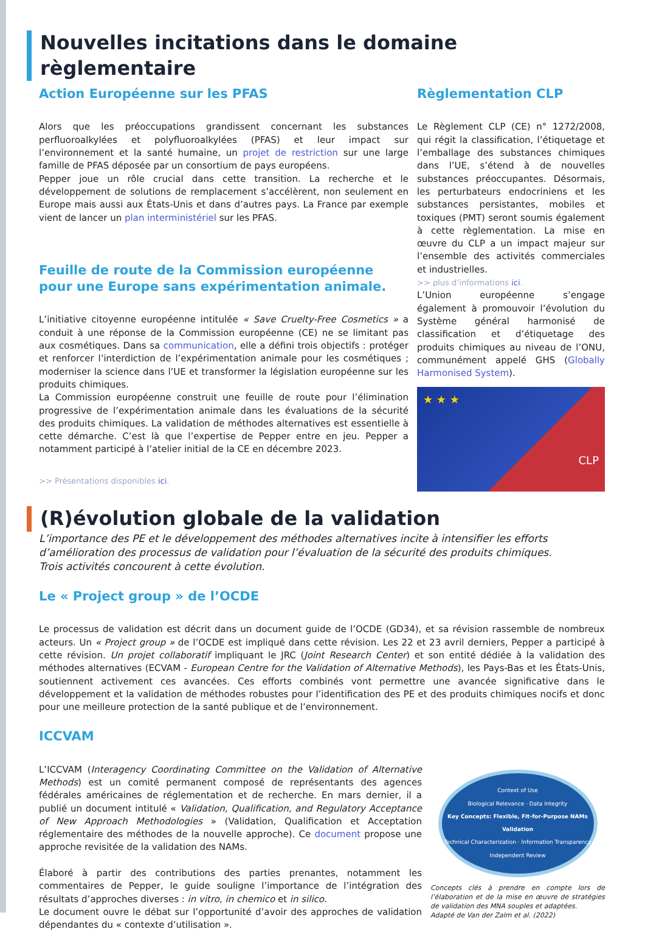Nouvelles incitations dans le domaine règlementaire
Action Européenne sur les PFAS
Alors que les préoccupations grandissent concernant les substances perfluoroalkylées et polyfluoroalkylées (PFAS) et leur impact sur l’environnement et la santé humaine, un projet de restriction sur une large famille de PFAS déposée par un consortium de pays européens.
Pepper joue un rôle crucial dans cette transition. La recherche et le développement de solutions de remplacement s’accélèrent, non seulement en Europe mais aussi aux États-Unis et dans d’autres pays. La France par exemple vient de lancer un plan interministériel sur les PFAS.
Feuille de route de la Commission européenne pour une Europe sans expérimentation animale.
L’initiative citoyenne européenne intitulée « Save Cruelty-Free Cosmetics » a conduit à une réponse de la Commission européenne (CE) ne se limitant pas aux cosmétiques. Dans sa communication, elle a défini trois objectifs : protéger et renforcer l’interdiction de l’expérimentation animale pour les cosmétiques ; moderniser la science dans l’UE et transformer la législation européenne sur les produits chimiques.
La Commission européenne construit une feuille de route pour l’élimination progressive de l’expérimentation animale dans les évaluations de la sécurité des produits chimiques. La validation de méthodes alternatives est essentielle à cette démarche. C’est là que l’expertise de Pepper entre en jeu. Pepper a notamment participé à l’atelier initial de la CE en décembre 2023.
>> Présentations disponibles ici.
Règlementation CLP
Le Règlement CLP (CE) n° 1272/2008, qui régit la classification, l’étiquetage et l’emballage des substances chimiques dans l’UE, s’étend à de nouvelles substances préoccupantes. Désormais, les perturbateurs endocriniens et les substances persistantes, mobiles et toxiques (PMT) seront soumis également à cette règlementation. La mise en œuvre du CLP a un impact majeur sur l’ensemble des activités commerciales et industrielles.
>> plus d’informations ici.
L’Union européenne s’engage également à promouvoir l’évolution du Système général harmonisé de classification et d’étiquetage des produits chimiques au niveau de l’ONU, communément appelé GHS (Globally Harmonised System).
★ ★ ★ CLP
(R)évolution globale de la validation
L’importance des PE et le développement des méthodes alternatives incite à intensifier les efforts d’amélioration des processus de validation pour l’évaluation de la sécurité des produits chimiques.
Trois activités concourent à cette évolution.
Le « Project group » de l’OCDE
Le processus de validation est décrit dans un document guide de l’OCDE (GD34), et sa révision rassemble de nombreux acteurs. Un « Project group » de l’OCDE est impliqué dans cette révision. Les 22 et 23 avril derniers, Pepper a participé à cette révision. Un projet collaboratif impliquant le JRC (Joint Research Center) et son entité dédiée à la validation des méthodes alternatives (ECVAM - European Centre for the Validation of Alternative Methods), les Pays-Bas et les États-Unis, soutiennent activement ces avancées. Ces efforts combinés vont permettre une avancée significative dans le développement et la validation de méthodes robustes pour l’identification des PE et des produits chimiques nocifs et donc pour une meilleure protection de la santé publique et de l’environnement.
ICCVAM
L’ICCVAM (Interagency Coordinating Committee on the Validation of Alternative Methods) est un comité permanent composé de représentants des agences fédérales américaines de réglementation et de recherche. En mars dernier, il a publié un document intitulé « Validation, Qualification, and Regulatory Acceptance of New Approach Methodologies » (Validation, Qualification et Acceptation réglementaire des méthodes de la nouvelle approche). Ce document propose une approche revisitée de la validation des NAMs.
Élaboré à partir des contributions des parties prenantes, notamment les commentaires de Pepper, le guide souligne l’importance de l’intégration des résultats d’approches diverses : in vitro, in chemico et in silico.
Le document ouvre le débat sur l’opportunité d’avoir des approches de validation dépendantes du « contexte d’utilisation ».
Context of Use
Biological Relevance · Data Integrity
Key Concepts: Flexible, Fit-for-Purpose NAMs Validation
Technical Characterization · Information Transparency
Independent Review
Concepts clés à prendre en compte lors de l’élaboration et de la mise en œuvre de stratégies de validation des MNA souples et adaptées.
Adapté de Van der Zalm et al. (2022)